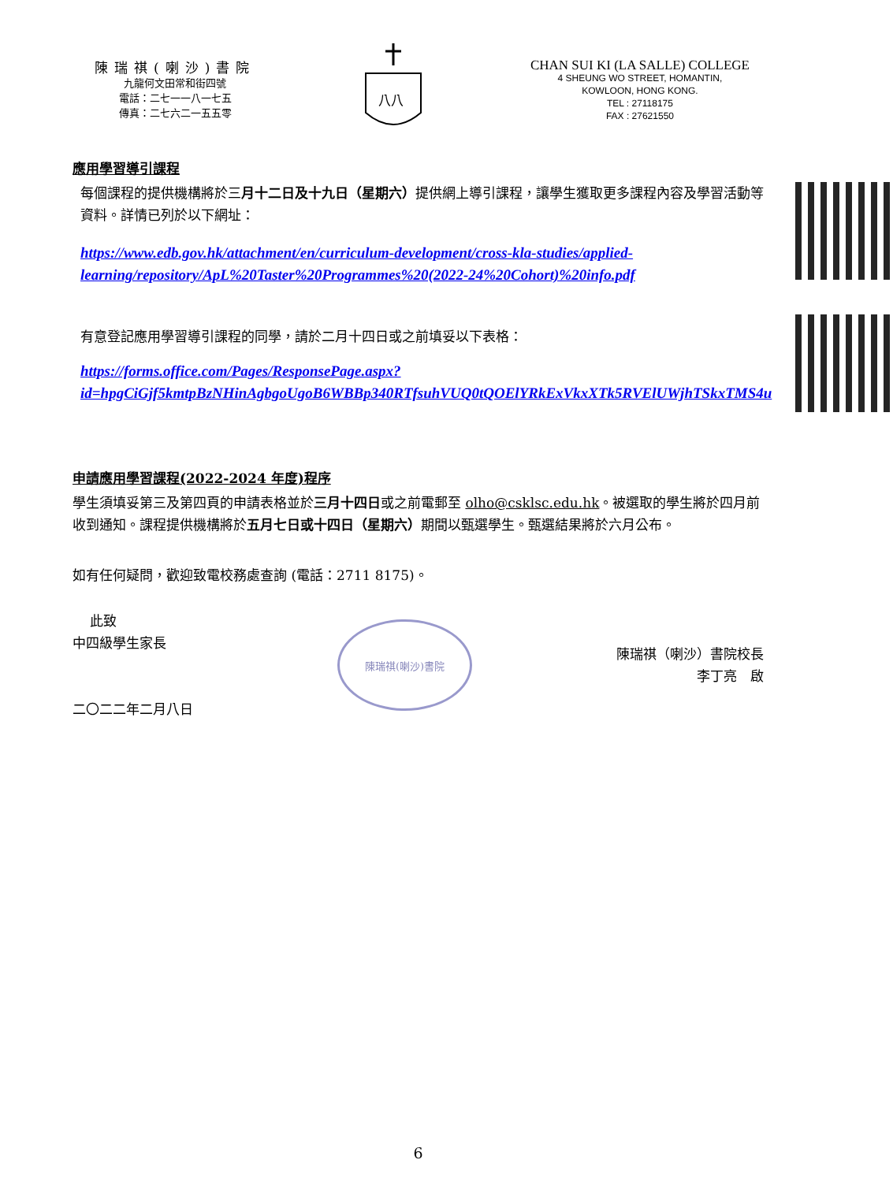陳瑞祺(喇沙)書院
九龍何文田常和街四號
電話：二七一一八一七五
傳真：二七六二一五五零
八八
CHAN SUI KI (LA SALLE) COLLEGE
4 SHEUNG WO STREET, HOMANTIN,
KOWLOON, HONG KONG.
TEL : 27118175
FAX : 27621550
應用學習導引課程
每個課程的提供機構將於三月十二日及十九日（星期六）提供網上導引課程，讓學生獲取更多課程內容及學習活動等資料。詳情已列於以下網址：
https://www.edb.gov.hk/attachment/en/curriculum-development/cross-kla-studies/applied-learning/repository/ApL%20Taster%20Programmes%20(2022-24%20Cohort)%20info.pdf
有意登記應用學習導引課程的同學，請於二月十四日或之前填妥以下表格：
https://forms.office.com/Pages/ResponsePage.aspx?id=hpgCiGjf5kmtpBzNHinAgbgoUgoB6WBBp340RTfsuhVUQ0tQOElYRkExVkxXTk5RVElUWjhTSkxTMS4u
申請應用學習課程(2022-2024 年度)程序
學生須填妥第三及第四頁的申請表格並於三月十四日或之前電郵至 olho@csklsc.edu.hk。被選取的學生將於四月前收到通知。課程提供機構將於五月七日或十四日（星期六）期間以甄選學生。甄選結果將於六月公布。
如有任何疑問，歡迎致電校務處查詢 (電話：2711 8175)。
此致
中四級學生家長
二〇二二年二月八日
陳瑞祺(喇沙)書院
陳瑞祺（喇沙）書院校長
李丁亮　啟
6